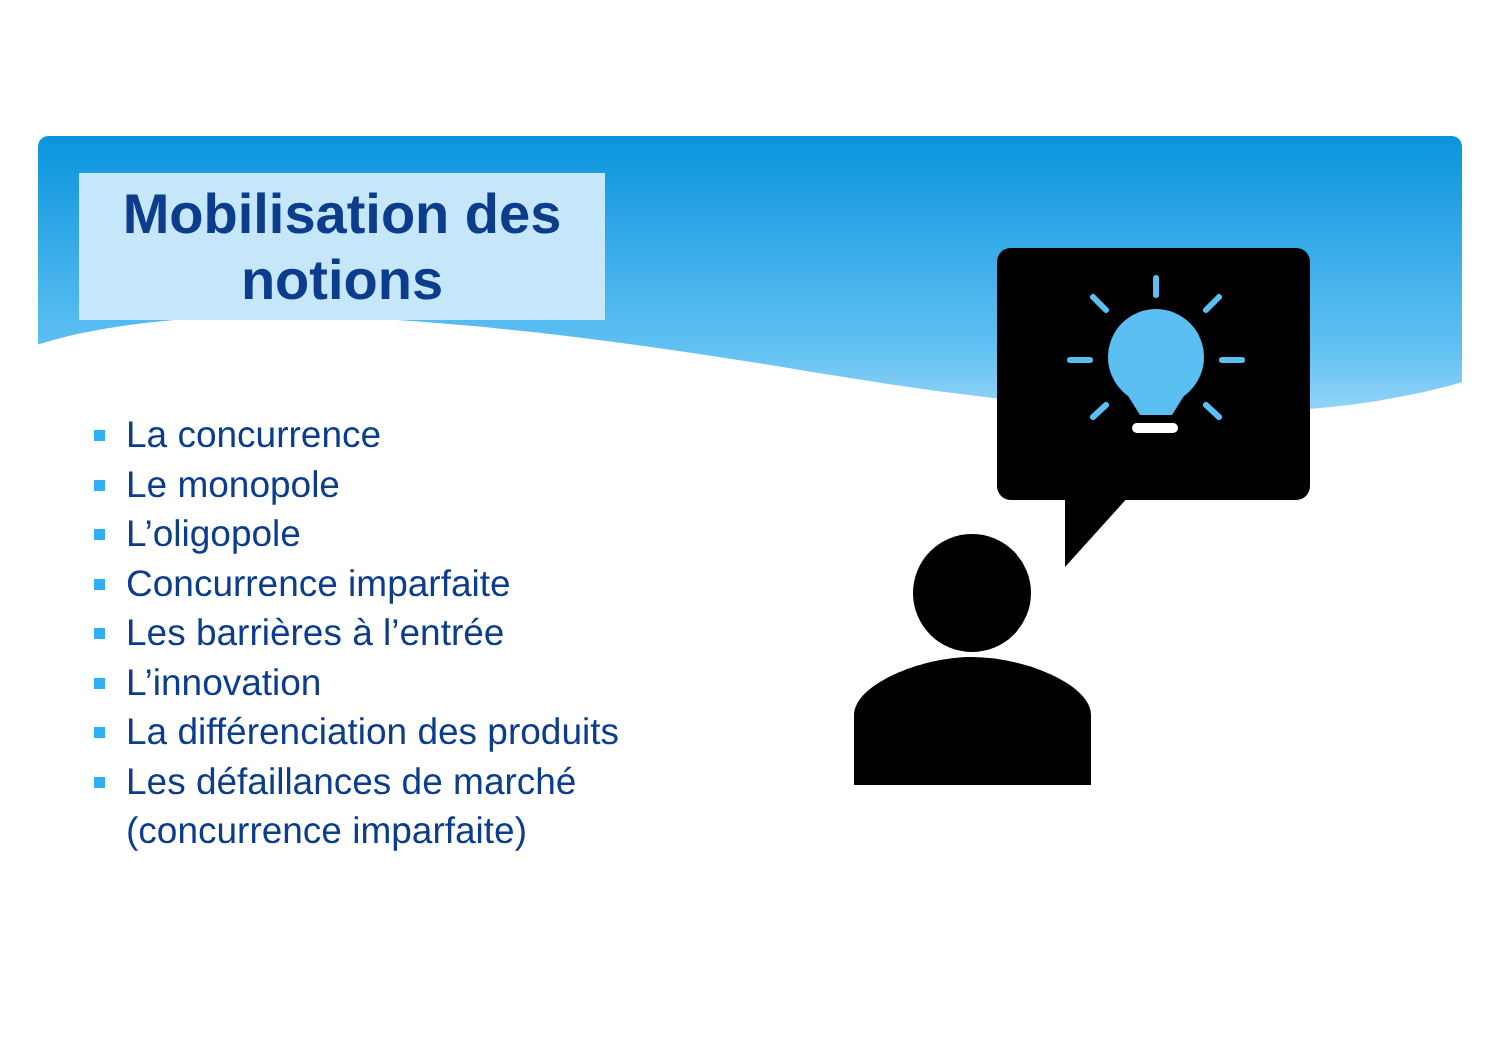Mobilisation des
notions
La concurrence
Le monopole
L’oligopole
Concurrence imparfaite
Les barrières à l’entrée
L’innovation
La différenciation des produits
Les défaillances de marché
(concurrence imparfaite)